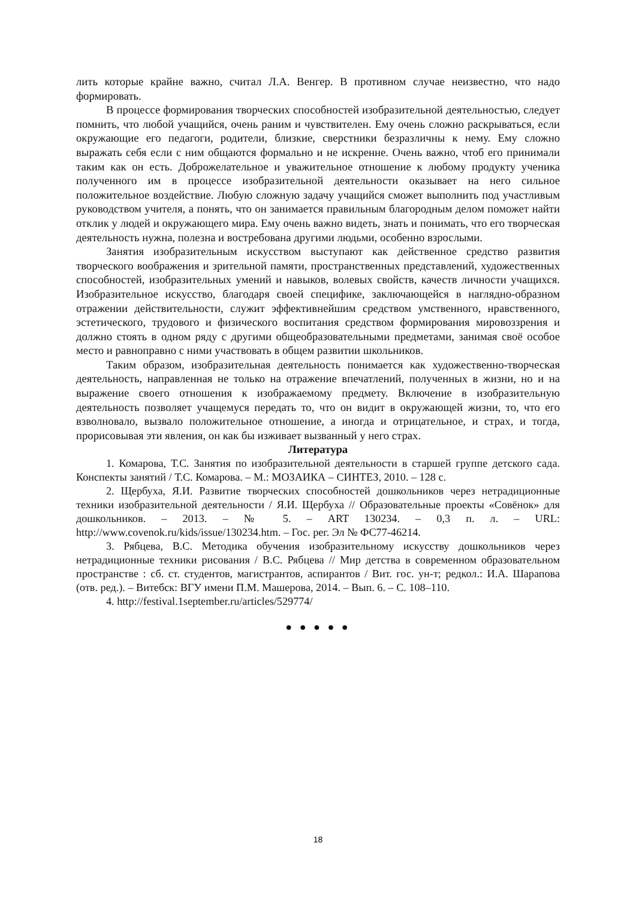лить которые крайне важно, считал Л.А. Венгер. В противном случае неизвестно, что надо формировать.
В процессе формирования творческих способностей изобразительной деятельностью, следует помнить, что любой учащийся, очень раним и чувствителен. Ему очень сложно раскрываться, если окружающие его педагоги, родители, близкие, сверстники безразличны к нему. Ему сложно выражать себя если с ним общаются формально и не искренне. Очень важно, чтоб его принимали таким как он есть. Доброжелательное и уважительное отношение к любому продукту ученика полученного им в процессе изобразительной деятельности оказывает на него сильное положительное воздействие. Любую сложную задачу учащийся сможет выполнить под участливым руководством учителя, а понять, что он занимается правильным благородным делом поможет найти отклик у людей и окружающего мира. Ему очень важно видеть, знать и понимать, что его творческая деятельность нужна, полезна и востребована другими людьми, особенно взрослыми.
Занятия изобразительным искусством выступают как действенное средство развития творческого воображения и зрительной памяти, пространственных представлений, художественных способностей, изобразительных умений и навыков, волевых свойств, качеств личности учащихся. Изобразительное искусство, благодаря своей специфике, заключающейся в наглядно-образном отражении действительности, служит эффективнейшим средством умственного, нравственного, эстетического, трудового и физического воспитания средством формирования мировоззрения и должно стоять в одном ряду с другими общеобразовательными предметами, занимая своё особое место и равноправно с ними участвовать в общем развитии школьников.
Таким образом, изобразительная деятельность понимается как художественно-творческая деятельность, направленная не только на отражение впечатлений, полученных в жизни, но и на выражение своего отношения к изображаемому предмету. Включение в изобразительную деятельность позволяет учащемуся передать то, что он видит в окружающей жизни, то, что его взволновало, вызвало положительное отношение, а иногда и отрицательное, и страх, и тогда, прорисовывая эти явления, он как бы изживает вызванный у него страх.
Литература
1. Комарова, Т.С. Занятия по изобразительной деятельности в старшей группе детского сада. Конспекты занятий / Т.С. Комарова. – М.: МОЗАИКА – СИНТЕЗ, 2010. – 128 с.
2. Щербуха, Я.И. Развитие творческих способностей дошкольников через нетрадиционные техники изобразительной деятельности / Я.И. Щербуха // Образовательные проекты «Совёнок» для дошкольников. – 2013. – № 5. – ART 130234. – 0,3 п. л. – URL: http://www.covenok.ru/kids/issue/130234.htm. – Гос. рег. Эл № ФС77-46214.
3. Рябцева, В.С. Методика обучения изобразительному искусству дошкольников через нетрадиционные техники рисования / В.С. Рябцева // Мир детства в современном образовательном пространстве : сб. ст. студентов, магистрантов, аспирантов / Вит. гос. ун-т; редкол.: И.А. Шарапова (отв. ред.). – Витебск: ВГУ имени П.М. Машерова, 2014. – Вып. 6. – С. 108–110.
4. http://festival.1september.ru/articles/529774/
● ● ● ● ●
18